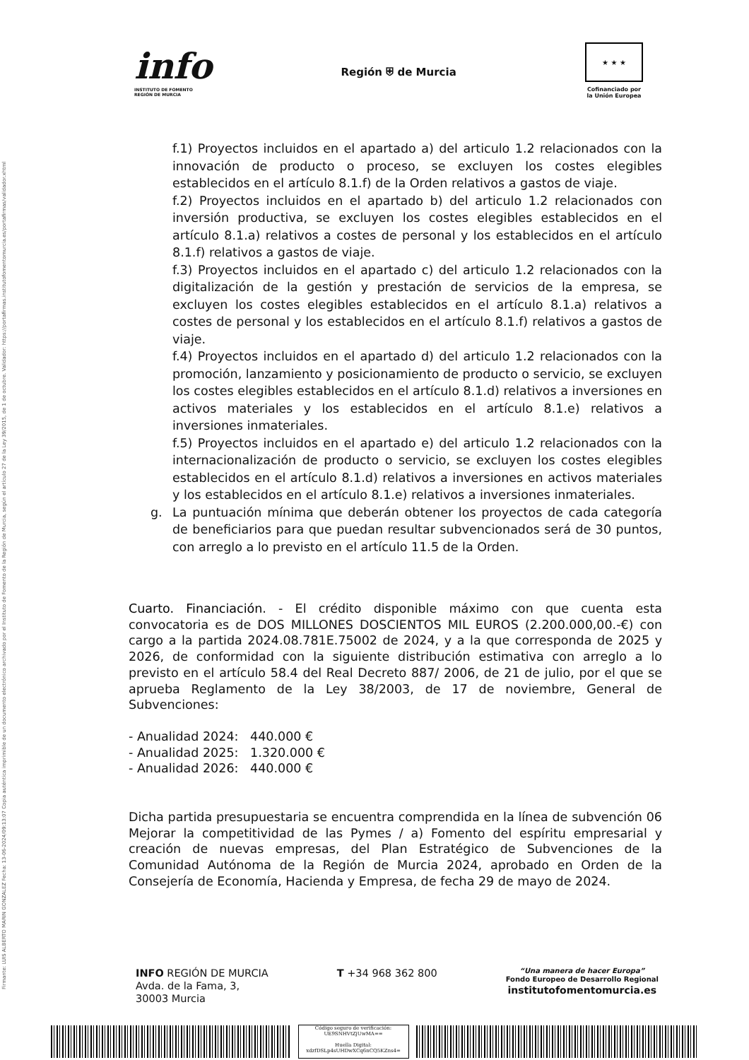Firmante: LUIS ALBERTO MARIN GONZALEZ Fecha: 13-06-2024/09:13:07 Copia auténtica imprimible de un documento electrónico archivado por el Instituto de Fomento de la Región de Murcia, según el artículo 27 de la Ley 39/2015, de 1 de octubre. Validador: https://portafirmas.institutofomentomurcia.es/portafirmas/validador.xhtml
info
INSTITUTO DE FOMENTO
REGIÓN DE MURCIA
Región ⛨ de Murcia
★ ★ ★
Cofinanciado por
la Unión Europea
f.1) Proyectos incluidos en el apartado a) del articulo 1.2 relacionados con la innovación de producto o proceso, se excluyen los costes elegibles establecidos en el artículo 8.1.f) de la Orden relativos a gastos de viaje.
f.2) Proyectos incluidos en el apartado b) del articulo 1.2 relacionados con inversión productiva, se excluyen los costes elegibles establecidos en el artículo 8.1.a) relativos a costes de personal y los establecidos en el artículo 8.1.f) relativos a gastos de viaje.
f.3) Proyectos incluidos en el apartado c) del articulo 1.2 relacionados con la digitalización de la gestión y prestación de servicios de la empresa, se excluyen los costes elegibles establecidos en el artículo 8.1.a) relativos a costes de personal y los establecidos en el artículo 8.1.f) relativos a gastos de viaje.
f.4) Proyectos incluidos en el apartado d) del articulo 1.2 relacionados con la promoción, lanzamiento y posicionamiento de producto o servicio, se excluyen los costes elegibles establecidos en el artículo 8.1.d) relativos a inversiones en activos materiales y los establecidos en el artículo 8.1.e) relativos a inversiones inmateriales.
f.5) Proyectos incluidos en el apartado e) del articulo 1.2 relacionados con la internacionalización de producto o servicio, se excluyen los costes elegibles establecidos en el artículo 8.1.d) relativos a inversiones en activos materiales y los establecidos en el artículo 8.1.e) relativos a inversiones inmateriales.
g. La puntuación mínima que deberán obtener los proyectos de cada categoría de beneficiarios para que puedan resultar subvencionados será de 30 puntos, con arreglo a lo previsto en el artículo 11.5 de la Orden.
Cuarto. Financiación. - El crédito disponible máximo con que cuenta esta convocatoria es de DOS MILLONES DOSCIENTOS MIL EUROS (2.200.000,00.-€) con cargo a la partida 2024.08.781E.75002 de 2024, y a la que corresponda de 2025 y 2026, de conformidad con la siguiente distribución estimativa con arreglo a lo previsto en el artículo 58.4 del Real Decreto 887/ 2006, de 21 de julio, por el que se aprueba Reglamento de la Ley 38/2003, de 17 de noviembre, General de Subvenciones:
- Anualidad 2024: 440.000 €
- Anualidad 2025: 1.320.000 €
- Anualidad 2026: 440.000 €
Dicha partida presupuestaria se encuentra comprendida en la línea de subvención 06 Mejorar la competitividad de las Pymes / a) Fomento del espíritu empresarial y creación de nuevas empresas, del Plan Estratégico de Subvenciones de la Comunidad Autónoma de la Región de Murcia 2024, aprobado en Orden de la Consejería de Economía, Hacienda y Empresa, de fecha 29 de mayo de 2024.
INFO REGIÓN DE MURCIA
Avda. de la Fama, 3,
30003 Murcia
T +34 968 362 800
“Una manera de hacer Europa”
Fondo Europeo de Desarrollo Regional
institutofomentomurcia.es
Código seguro de verificación:
UE9SNHVtZjUwMA==
Huella Digital:
xdzfDSLp4sUHDwXCq6nCQ5KZns4=